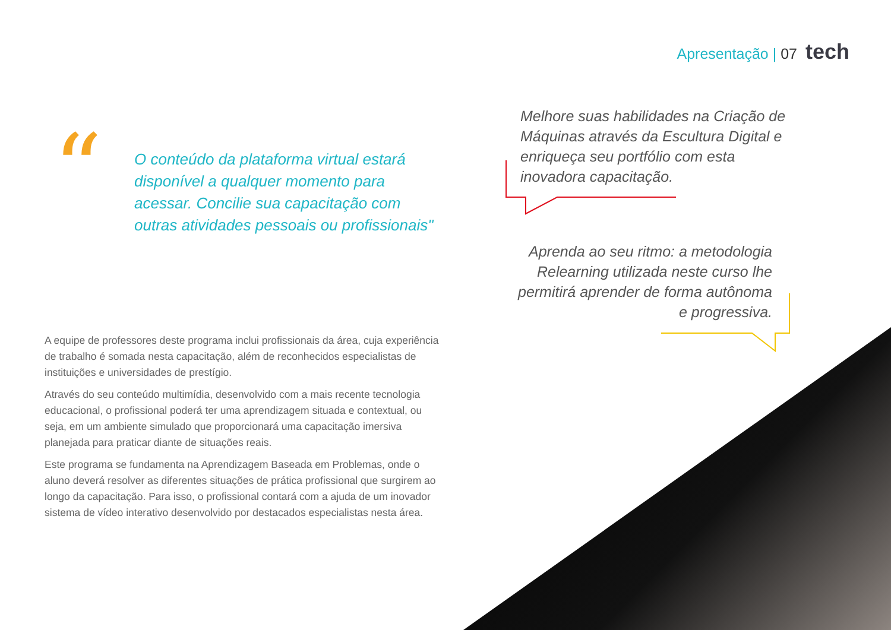Apresentação | 07 tech
“
O conteúdo da plataforma virtual estará disponível a qualquer momento para acessar. Concilie sua capacitação com outras atividades pessoais ou profissionais"
A equipe de professores deste programa inclui profissionais da área, cuja experiência de trabalho é somada nesta capacitação, além de reconhecidos especialistas de instituições e universidades de prestígio.
Através do seu conteúdo multimídia, desenvolvido com a mais recente tecnologia educacional, o profissional poderá ter uma aprendizagem situada e contextual, ou seja, em um ambiente simulado que proporcionará uma capacitação imersiva planejada para praticar diante de situações reais.
Este programa se fundamenta na Aprendizagem Baseada em Problemas, onde o aluno deverá resolver as diferentes situações de prática profissional que surgirem ao longo da capacitação. Para isso, o profissional contará com a ajuda de um inovador sistema de vídeo interativo desenvolvido por destacados especialistas nesta área.
Melhore suas habilidades na Criação de Máquinas através da Escultura Digital e enriqueça seu portfólio com esta inovadora capacitação.
Aprenda ao seu ritmo: a metodologia Relearning utilizada neste curso lhe permitirá aprender de forma autônoma e progressiva.